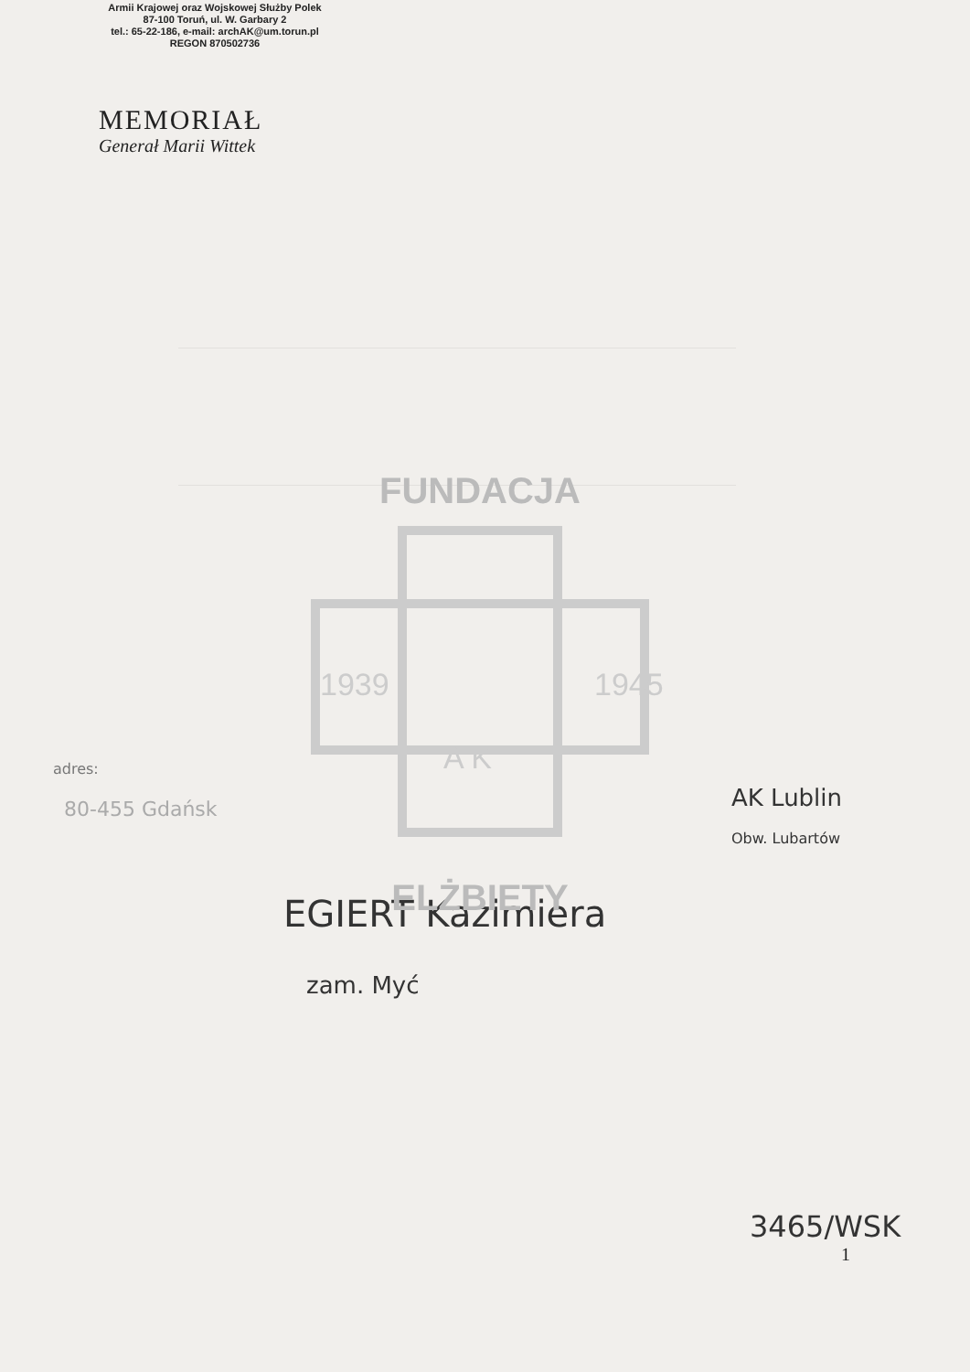Armii Krajowej oraz Wojskowej Służby Polek
87-100 Toruń, ul. W. Garbary 2
tel.: 65-22-186, e-mail: archAK@um.torun.pl
REGON 870502736
MEMORIAŁ
Generał Marii Wittek
FUNDACJA
ELŻBIETY
1939
1945
A K
adres:
80-455 Gdańsk
AK Lublin
Obw. Lubartów
EGIERT Kazimiera
zam. Myć
3465/WSK
1